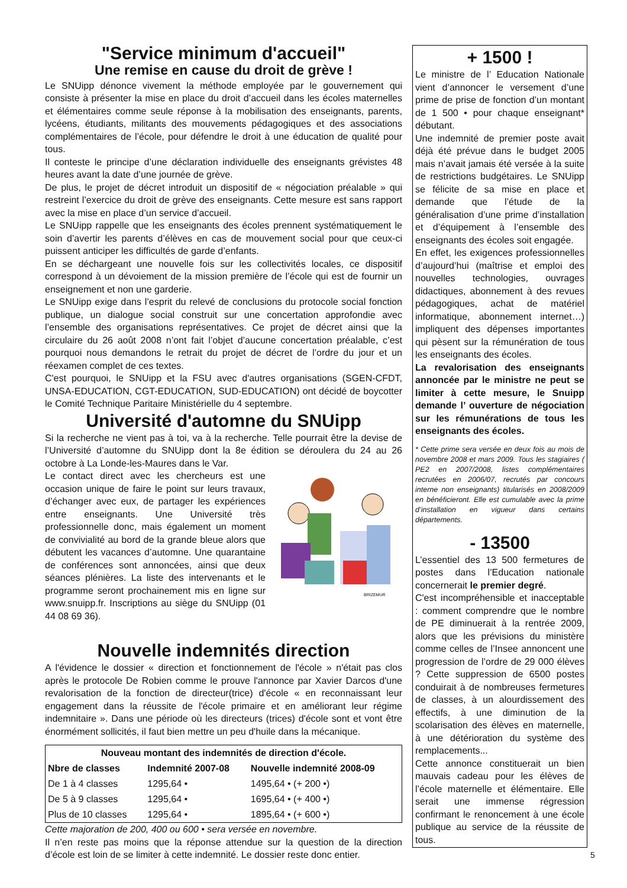"Service minimum d'accueil"
Une remise en cause du droit de grève !
Le SNUipp dénonce vivement la méthode employée par le gouvernement qui consiste à présenter la mise en place du droit d’accueil dans les écoles maternelles et élémentaires comme seule réponse à la mobilisation des enseignants, parents, lycéens, étudiants, militants des mouvements pédagogiques et des associations complémentaires de l’école, pour défendre le droit à une éducation de qualité pour tous.
Il conteste le principe d’une déclaration individuelle des enseignants grévistes 48 heures avant la date d’une journée de grève.
De plus, le projet de décret introduit un dispositif de « négociation préalable » qui restreint l’exercice du droit de grève des enseignants. Cette mesure est sans rapport avec la mise en place d’un service d’accueil.
Le SNUipp rappelle que les enseignants des écoles prennent systématiquement le soin d’avertir les parents d’élèves en cas de mouvement social pour que ceux-ci puissent anticiper les difficultés de garde d’enfants.
En se déchargeant une nouvelle fois sur les collectivités locales, ce dispositif correspond à un dévoiement de la mission première de l’école qui est de fournir un enseignement et non une garderie.
Le SNUipp exige dans l’esprit du relevé de conclusions du protocole social fonction publique, un dialogue social construit sur une concertation approfondie avec l’ensemble des organisations représentatives. Ce projet de décret ainsi que la circulaire du 26 août 2008 n’ont fait l’objet d’aucune concertation préalable, c’est pourquoi nous demandons le retrait du projet de décret de l’ordre du jour et un réexamen complet de ces textes.
C'est pourquoi, le SNUipp et la FSU avec d'autres organisations (SGEN-CFDT, UNSA-EDUCATION, CGT-EDUCATION, SUD-EDUCATION) ont décidé de boycotter le Comité Technique Paritaire Ministérielle du 4 septembre.
Université d'automne du SNUipp
Si la recherche ne vient pas à toi, va à la recherche. Telle pourrait être la devise de l’Université d’automne du SNUipp dont la 8e édition se déroulera du 24 au 26 octobre à La Londe-les-Maures dans le Var.
BRIZEMUR
Le contact direct avec les chercheurs est une occasion unique de faire le point sur leurs travaux, d’échanger avec eux, de partager les expériences entre enseignants. Une Université très professionnelle donc, mais également un moment de convivialité au bord de la grande bleue alors que débutent les vacances d’automne. Une quarantaine de conférences sont annoncées, ainsi que deux séances plénières. La liste des intervenants et le programme seront prochainement mis en ligne sur www.snuipp.fr. Inscriptions au siège du SNUipp (01 44 08 69 36).
Nouvelle indemnités direction
A l'évidence le dossier « direction et fonctionnement de l'école » n'était pas clos après le protocole De Robien comme le prouve l'annonce par Xavier Darcos d'une revalorisation de la fonction de directeur(trice) d'école « en reconnaissant leur engagement dans la réussite de l'école primaire et en améliorant leur régime indemnitaire ». Dans une période où les directeurs (trices) d'école sont et vont être énormément sollicités, il faut bien mettre un peu d'huile dans la mécanique.
| Nouveau montant des indemnités de direction d'école. | | |
| --- | --- | --- |
| Nbre de classes | Indemnité 2007-08 | Nouvelle indemnité 2008-09 |
| De 1 à 4 classes | 1295,64 • | 1495,64 • (+ 200 •) |
| De 5 à 9 classes | 1295,64 • | 1695,64 • (+ 400 •) |
| Plus de 10 classes | 1295,64 • | 1895,64 • (+ 600 •) |
Cette majoration de 200, 400 ou 600 • sera versée en novembre.
Il n’en reste pas moins que la réponse attendue sur la question de la direction d’école est loin de se limiter à cette indemnité. Le dossier reste donc entier.
+ 1500 !
Le ministre de l’ Education Nationale vient d’annoncer le versement d’une prime de prise de fonction d’un montant de 1 500 • pour chaque enseignant* débutant.
Une indemnité de premier poste avait déjà été prévue dans le budget 2005 mais n’avait jamais été versée à la suite de restrictions budgétaires. Le SNUipp se félicite de sa mise en place et demande que l’étude de la généralisation d’une prime d’installation et d’équipement à l’ensemble des enseignants des écoles soit engagée.
En effet, les exigences professionnelles d’aujourd’hui (maîtrise et emploi des nouvelles technologies, ouvrages didactiques, abonnement à des revues pédagogiques, achat de matériel informatique, abonnement internet…) impliquent des dépenses importantes qui pèsent sur la rémunération de tous les enseignants des écoles.
La revalorisation des enseignants annoncée par le ministre ne peut se limiter à cette mesure, le Snuipp demande l’ ouverture de négociation sur les rémunérations de tous les enseignants des écoles.
* Cette prime sera versée en deux fois au mois de novembre 2008 et mars 2009. Tous les stagiaires ( PE2 en 2007/2008, listes complémentaires recrutées en 2006/07, recrutés par concours interne non enseignants) titularisés en 2008/2009 en bénéficieront. Elle est cumulable avec la prime d’installation en vigueur dans certains départements.
- 13500
L’essentiel des 13 500 fermetures de postes dans l’Education nationale concernerait le premier degré.
C'est incompréhensible et inacceptable : comment comprendre que le nombre de PE diminuerait à la rentrée 2009, alors que les prévisions du ministère comme celles de l’Insee annoncent une progression de l’ordre de 29 000 élèves ? Cette suppression de 6500 postes conduirait à de nombreuses fermetures de classes, à un alourdissement des effectifs, à une diminution de la scolarisation des élèves en maternelle, à une détérioration du système des remplacements...
Cette annonce constituerait un bien mauvais cadeau pour les élèves de l’école maternelle et élémentaire. Elle serait une immense régression confirmant le renoncement à une école publique au service de la réussite de tous.
5